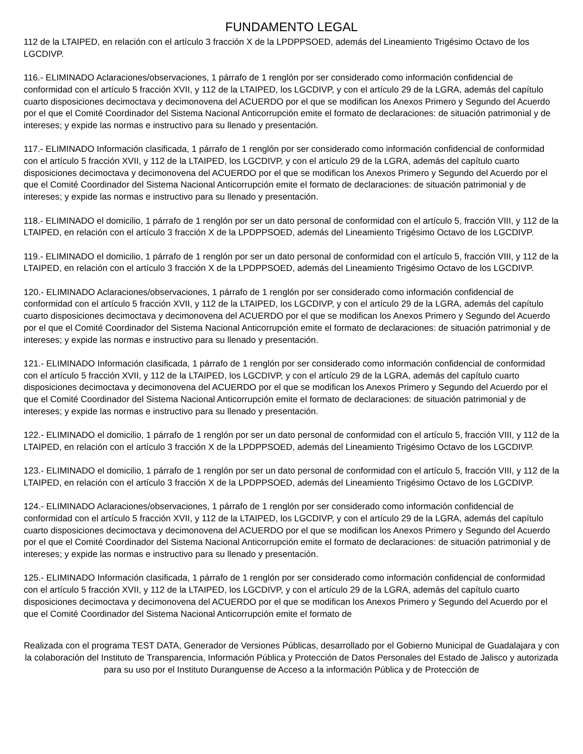FUNDAMENTO LEGAL
112 de la LTAIPED, en relación con el artículo 3 fracción X de la LPDPPSOED, además del Lineamiento Trigésimo Octavo de los LGCDIVP.
116.- ELIMINADO Aclaraciones/observaciones, 1 párrafo de 1 renglón por ser considerado como información confidencial de conformidad con el artículo 5 fracción XVII, y 112 de la LTAIPED, los LGCDIVP, y con el artículo 29 de la LGRA, además del capítulo cuarto disposiciones decimoctava y decimonovena del ACUERDO por el que se modifican los Anexos Primero y Segundo del Acuerdo por el que el Comité Coordinador del Sistema Nacional Anticorrupción emite el formato de declaraciones: de situación patrimonial y de intereses; y expide las normas e instructivo para su llenado y presentación.
117.- ELIMINADO Información clasificada, 1 párrafo de 1 renglón por ser considerado como información confidencial de conformidad con el artículo 5 fracción XVII, y 112 de la LTAIPED, los LGCDIVP, y con el artículo 29 de la LGRA, además del capítulo cuarto disposiciones decimoctava y decimonovena del ACUERDO por el que se modifican los Anexos Primero y Segundo del Acuerdo por el que el Comité Coordinador del Sistema Nacional Anticorrupción emite el formato de declaraciones: de situación patrimonial y de intereses; y expide las normas e instructivo para su llenado y presentación.
118.- ELIMINADO el domicilio, 1 párrafo de 1 renglón por ser un dato personal de conformidad con el artículo 5, fracción VIII, y 112 de la LTAIPED, en relación con el artículo 3 fracción X de la LPDPPSOED, además del Lineamiento Trigésimo Octavo de los LGCDIVP.
119.- ELIMINADO el domicilio, 1 párrafo de 1 renglón por ser un dato personal de conformidad con el artículo 5, fracción VIII, y 112 de la LTAIPED, en relación con el artículo 3 fracción X de la LPDPPSOED, además del Lineamiento Trigésimo Octavo de los LGCDIVP.
120.- ELIMINADO Aclaraciones/observaciones, 1 párrafo de 1 renglón por ser considerado como información confidencial de conformidad con el artículo 5 fracción XVII, y 112 de la LTAIPED, los LGCDIVP, y con el artículo 29 de la LGRA, además del capítulo cuarto disposiciones decimoctava y decimonovena del ACUERDO por el que se modifican los Anexos Primero y Segundo del Acuerdo por el que el Comité Coordinador del Sistema Nacional Anticorrupción emite el formato de declaraciones: de situación patrimonial y de intereses; y expide las normas e instructivo para su llenado y presentación.
121.- ELIMINADO Información clasificada, 1 párrafo de 1 renglón por ser considerado como información confidencial de conformidad con el artículo 5 fracción XVII, y 112 de la LTAIPED, los LGCDIVP, y con el artículo 29 de la LGRA, además del capítulo cuarto disposiciones decimoctava y decimonovena del ACUERDO por el que se modifican los Anexos Primero y Segundo del Acuerdo por el que el Comité Coordinador del Sistema Nacional Anticorrupción emite el formato de declaraciones: de situación patrimonial y de intereses; y expide las normas e instructivo para su llenado y presentación.
122.- ELIMINADO el domicilio, 1 párrafo de 1 renglón por ser un dato personal de conformidad con el artículo 5, fracción VIII, y 112 de la LTAIPED, en relación con el artículo 3 fracción X de la LPDPPSOED, además del Lineamiento Trigésimo Octavo de los LGCDIVP.
123.- ELIMINADO el domicilio, 1 párrafo de 1 renglón por ser un dato personal de conformidad con el artículo 5, fracción VIII, y 112 de la LTAIPED, en relación con el artículo 3 fracción X de la LPDPPSOED, además del Lineamiento Trigésimo Octavo de los LGCDIVP.
124.- ELIMINADO Aclaraciones/observaciones, 1 párrafo de 1 renglón por ser considerado como información confidencial de conformidad con el artículo 5 fracción XVII, y 112 de la LTAIPED, los LGCDIVP, y con el artículo 29 de la LGRA, además del capítulo cuarto disposiciones decimoctava y decimonovena del ACUERDO por el que se modifican los Anexos Primero y Segundo del Acuerdo por el que el Comité Coordinador del Sistema Nacional Anticorrupción emite el formato de declaraciones: de situación patrimonial y de intereses; y expide las normas e instructivo para su llenado y presentación.
125.- ELIMINADO Información clasificada, 1 párrafo de 1 renglón por ser considerado como información confidencial de conformidad con el artículo 5 fracción XVII, y 112 de la LTAIPED, los LGCDIVP, y con el artículo 29 de la LGRA, además del capítulo cuarto disposiciones decimoctava y decimonovena del ACUERDO por el que se modifican los Anexos Primero y Segundo del Acuerdo por el que el Comité Coordinador del Sistema Nacional Anticorrupción emite el formato de
Realizada con el programa TEST DATA, Generador de Versiones Públicas, desarrollado por el Gobierno Municipal de Guadalajara y con la colaboración del Instituto de Transparencia, Información Pública y Protección de Datos Personales del Estado de Jalisco y autorizada para su uso por el Instituto Duranguense de Acceso a la información Pública y de Protección de